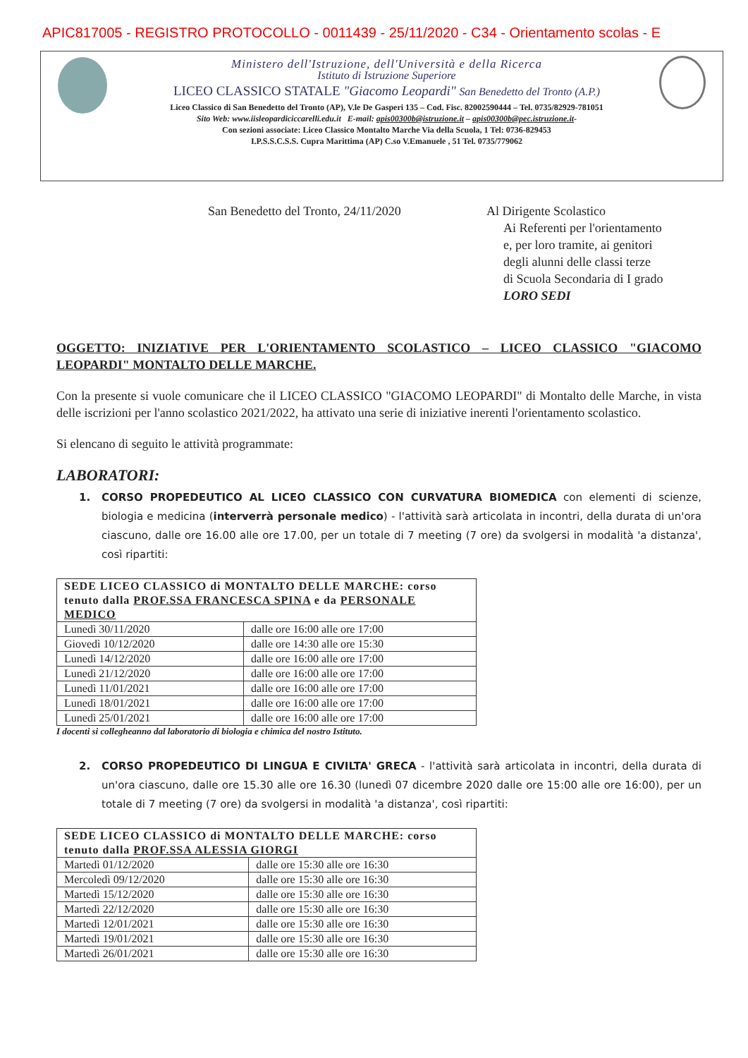APIC817005 - REGISTRO PROTOCOLLO - 0011439 - 25/11/2020 - C34 - Orientamento scolas - E
Ministero dell'Istruzione, dell'Università e della Ricerca
Istituto di Istruzione Superiore
LICEO CLASSICO STATALE "Giacomo Leopardi" San Benedetto del Tronto (A.P.)
Liceo Classico di San Benedetto del Tronto (AP), V.le De Gasperi 135 – Cod. Fisc. 82002590444 – Tel. 0735/82929-781051
Sito Web: www.iisleopardiciccarelli.edu.it E-mail: apis00300b@istruzione.it – apis00300b@pec.istruzione.it-
Con sezioni associate: Liceo Classico Montalto Marche Via della Scuola, 1 Tel: 0736-829453
I.P.S.S.C.S.S. Cupra Marittima (AP) C.so V.Emanuele , 51 Tel. 0735/779062
San Benedetto del Tronto, 24/11/2020 Al Dirigente Scolastico
Ai Referenti per l'orientamento
e, per loro tramite, ai genitori
degli alunni delle classi terze
di Scuola Secondaria di I grado
LORO SEDI
OGGETTO: INIZIATIVE PER L'ORIENTAMENTO SCOLASTICO – LICEO CLASSICO "GIACOMO LEOPARDI" MONTALTO DELLE MARCHE.
Con la presente si vuole comunicare che il LICEO CLASSICO "GIACOMO LEOPARDI" di Montalto delle Marche, in vista delle iscrizioni per l'anno scolastico 2021/2022, ha attivato una serie di iniziative inerenti l'orientamento scolastico.
Si elencano di seguito le attività programmate:
LABORATORI:
1. CORSO PROPEDEUTICO AL LICEO CLASSICO CON CURVATURA BIOMEDICA con elementi di scienze, biologia e medicina (interverrà personale medico) - l'attività sarà articolata in incontri, della durata di un'ora ciascuno, dalle ore 16.00 alle ore 17.00, per un totale di 7 meeting (7 ore) da svolgersi in modalità 'a distanza', così ripartiti:
| SEDE LICEO CLASSICO di MONTALTO DELLE MARCHE: corso tenuto dalla PROF.SSA FRANCESCA SPINA e da PERSONALE MEDICO | |
| Lunedì 30/11/2020 | dalle ore 16:00 alle ore 17:00 |
| Giovedì 10/12/2020 | dalle ore 14:30 alle ore 15:30 |
| Lunedì 14/12/2020 | dalle ore 16:00 alle ore 17:00 |
| Lunedì 21/12/2020 | dalle ore 16:00 alle ore 17:00 |
| Lunedì 11/01/2021 | dalle ore 16:00 alle ore 17:00 |
| Lunedì 18/01/2021 | dalle ore 16:00 alle ore 17:00 |
| Lunedì 25/01/2021 | dalle ore 16:00 alle ore 17:00 |
I docenti si collegheanno dal laboratorio di biologia e chimica del nostro Istituto.
2. CORSO PROPEDEUTICO DI LINGUA E CIVILTA' GRECA - l'attività sarà articolata in incontri, della durata di un'ora ciascuno, dalle ore 15.30 alle ore 16.30 (lunedì 07 dicembre 2020 dalle ore 15:00 alle ore 16:00), per un totale di 7 meeting (7 ore) da svolgersi in modalità 'a distanza', così ripartiti:
| SEDE LICEO CLASSICO di MONTALTO DELLE MARCHE: corso tenuto dalla PROF.SSA ALESSIA GIORGI | |
| Martedì 01/12/2020 | dalle ore 15:30 alle ore 16:30 |
| Mercoledì 09/12/2020 | dalle ore 15:30 alle ore 16:30 |
| Martedì 15/12/2020 | dalle ore 15:30 alle ore 16:30 |
| Martedì 22/12/2020 | dalle ore 15:30 alle ore 16:30 |
| Martedì 12/01/2021 | dalle ore 15:30 alle ore 16:30 |
| Martedì 19/01/2021 | dalle ore 15:30 alle ore 16:30 |
| Martedì 26/01/2021 | dalle ore 15:30 alle ore 16:30 |